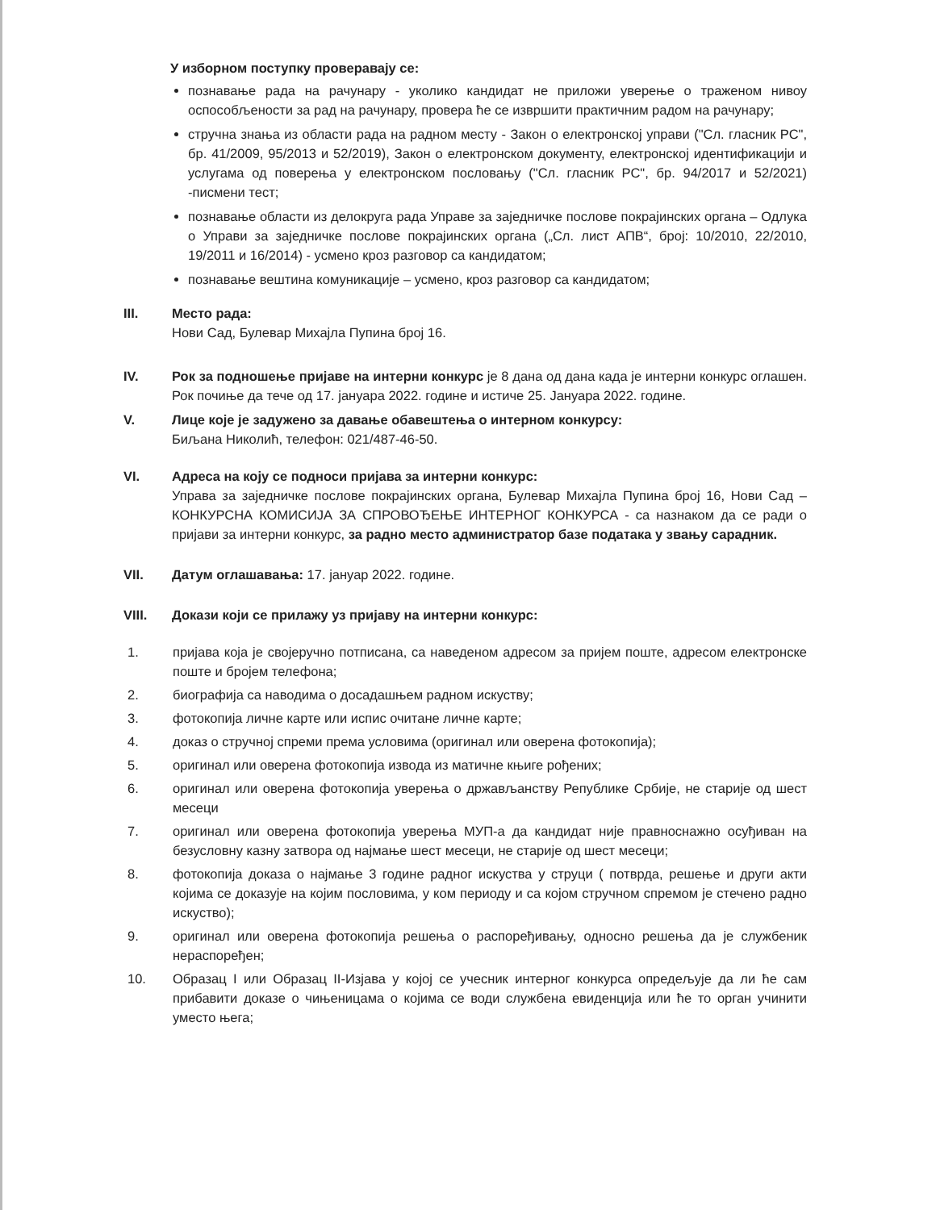У изборном поступку проверавају се:
познавање рада на рачунару - уколико кандидат не приложи уверење о траженом нивоу оспособљености за рад на рачунару, провера ће се извршити практичним радом на рачунару;
стручна знања из области рада на радном месту - Закон о електронској управи ("Сл. гласник РС", бр. 41/2009, 95/2013 и 52/2019), Закон о електронском документу, електронској идентификацији и услугама од поверења у електронском пословању ("Сл. гласник РС", бр. 94/2017 и 52/2021) -писмени тест;
познавање области из делокруга рада Управе за заједничке послове покрајинских органа – Одлука о Управи за заједничке послове покрајинских органа („Сл. лист АПВ“, број: 10/2010, 22/2010, 19/2011 и 16/2014) - усмено кроз разговор са кандидатом;
познавање вештина комуникације – усмено, кроз разговор са кандидатом;
III. Место рада:
Нови Сад, Булевар Михајла Пупина број 16.
IV. Рок за подношење пријаве на интерни конкурс је 8 дана од дана када је интерни конкурс оглашен. Рок почиње да тече од 17. јануара 2022. године и истиче 25. Јануара 2022. године.
V. Лице које је задужено за давање обавештења о интерном конкурсу:
Биљана Николић, телефон: 021/487-46-50.
VI. Адреса на коју се подноси пријава за интерни конкурс:
Управа за заједничке послове покрајинских органа, Булевар Михајла Пупина број 16, Нови Сад – КОНКУРСНА КОМИСИЈА ЗА СПРОВОЂЕЊЕ ИНТЕРНОГ КОНКУРСА - са назнаком да се ради о пријави за интерни конкурс, за радно место администратор базе података у звању сарадник.
VII. Датум оглашавања: 17. јануар 2022. године.
VIII. Докази који се прилажу уз пријаву на интерни конкурс:
1. пријава која је својеручно потписана, са наведеном адресом за пријем поште, адресом електронске поште и бројем телефона;
2. биографија са наводима о досадашњем радном искуству;
3. фотокопија личне карте или испис очитане личне карте;
4. доказ о стручној спреми према условима (оригинал или оверена фотокопија);
5. оригинал или оверена фотокопија извода из матичне књиге рођених;
6. оригинал или оверена фотокопија уверења о држављанству Републике Србије, не старије од шест месеци
7. оригинал или оверена фотокопија уверења МУП-а да кандидат није правноснажно осуђиван на безусловну казну затвора од најмање шест месеци, не старије од шест месеци;
8. фотокопија доказа о најмање 3 године радног искуства у струци ( потврда, решење и други акти којима се доказује на којим пословима, у ком периоду и са којом стручном спремом је стечено радно искуство);
9. оригинал или оверена фотокопија решења о распоређивању, односно решења да је службеник нераспоређен;
10. Образац I или Образац II-Изјава у којој се учесник интерног конкурса опредељује да ли ће сам прибавити доказе о чињеницама о којима се води службена евиденција или ће то орган учинити уместо њега;